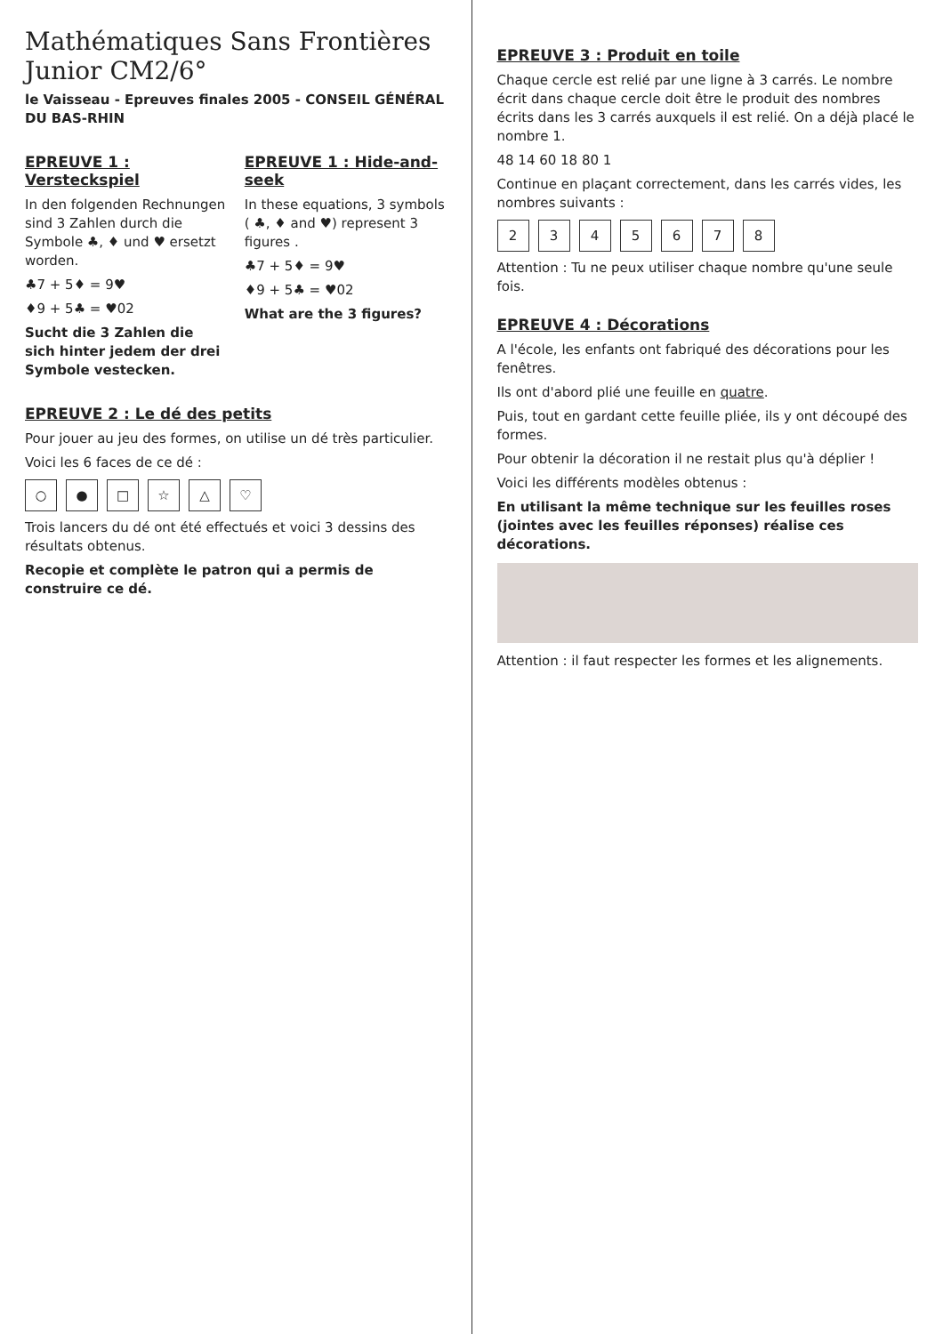Mathématiques Sans Frontières Junior CM2/6°
le Vaisseau - Epreuves finales 2005 - CONSEIL GÉNÉRAL DU BAS-RHIN
EPREUVE 1 : Versteckspiel
In den folgenden Rechnungen sind 3 Zahlen durch die Symbole ♣, ♦ und ♥ ersetzt worden.
♣7 + 5♦ = 9♥
♦9 + 5♣ = ♥02
Sucht die 3 Zahlen die sich hinter jedem der drei Symbole vestecken.
EPREUVE 1 : Hide-and-seek
In these equations, 3 symbols ( ♣, ♦ and ♥) represent 3 figures .
♣7 + 5♦ = 9♥
♦9 + 5♣ = ♥02
What are the 3 figures?
EPREUVE 2 : Le dé des petits
Pour jouer au jeu des formes, on utilise un dé très particulier.
Voici les 6 faces de ce dé :
○ ● □ ☆ △ ♡
Trois lancers du dé ont été effectués et voici 3 dessins des résultats obtenus.
Recopie et complète le patron qui a permis de construire ce dé.
EPREUVE 3 : Produit en toile
Chaque cercle est relié par une ligne à 3 carrés. Le nombre écrit dans chaque cercle doit être le produit des nombres écrits dans les 3 carrés auxquels il est relié. On a déjà placé le nombre 1.
48 14 60 18 80 1
Continue en plaçant correctement, dans les carrés vides, les nombres suivants :
2 3 4 5 6 7 8
Attention : Tu ne peux utiliser chaque nombre qu'une seule fois.
EPREUVE 4 : Décorations
A l'école, les enfants ont fabriqué des décorations pour les fenêtres.
Ils ont d'abord plié une feuille en quatre.
Puis, tout en gardant cette feuille pliée, ils y ont découpé des formes.
Pour obtenir la décoration il ne restait plus qu'à déplier !
Voici les différents modèles obtenus :
En utilisant la même technique sur les feuilles roses (jointes avec les feuilles réponses) réalise ces décorations.
Attention : il faut respecter les formes et les alignements.